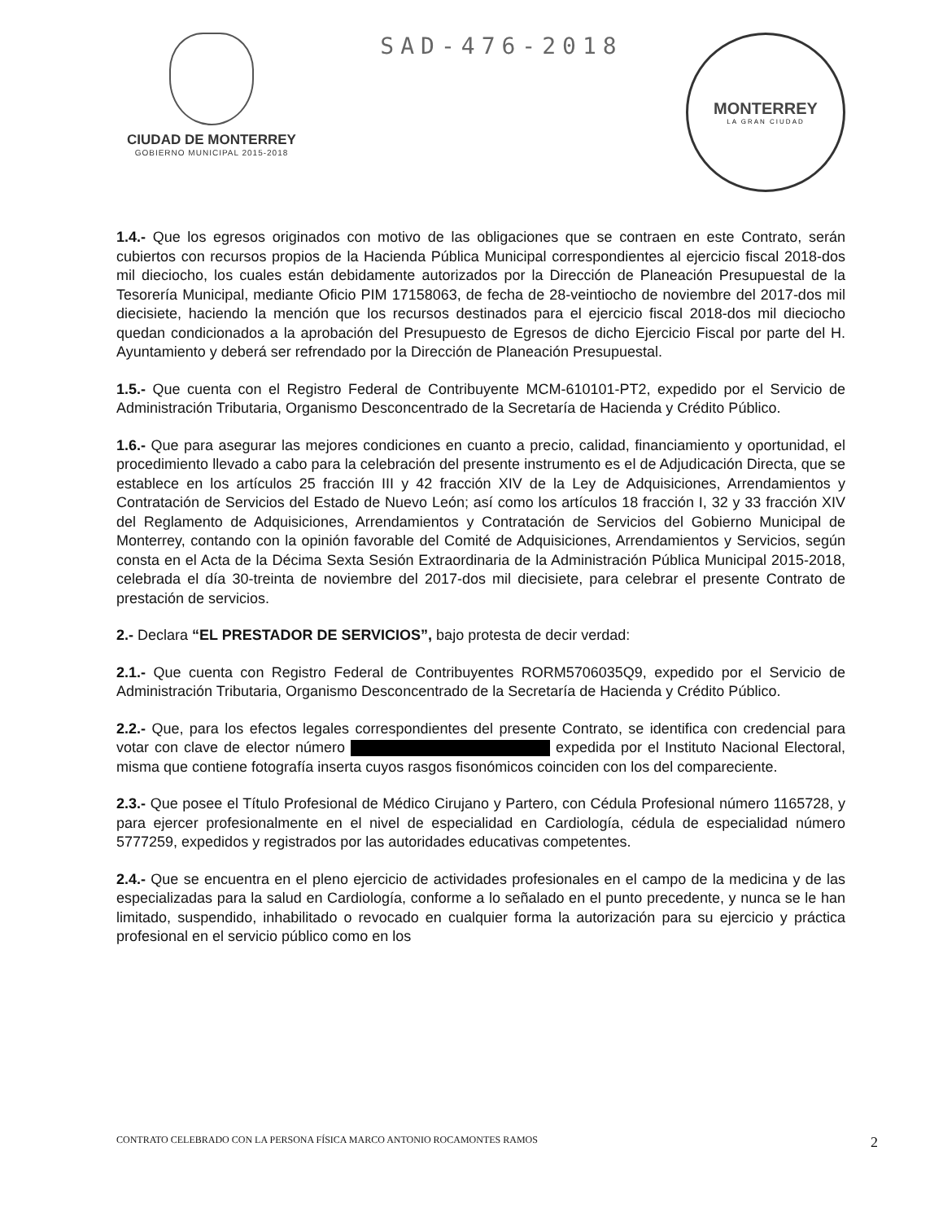CIUDAD DE MONTERREY
GOBIERNO MUNICIPAL 2015-2018
SAD-476-2018
MONTERREY
LA GRAN CIUDAD
1.4.- Que los egresos originados con motivo de las obligaciones que se contraen en este Contrato, serán cubiertos con recursos propios de la Hacienda Pública Municipal correspondientes al ejercicio fiscal 2018-dos mil dieciocho, los cuales están debidamente autorizados por la Dirección de Planeación Presupuestal de la Tesorería Municipal, mediante Oficio PIM 17158063, de fecha de 28-veintiocho de noviembre del 2017-dos mil diecisiete, haciendo la mención que los recursos destinados para el ejercicio fiscal 2018-dos mil dieciocho quedan condicionados a la aprobación del Presupuesto de Egresos de dicho Ejercicio Fiscal por parte del H. Ayuntamiento y deberá ser refrendado por la Dirección de Planeación Presupuestal.
1.5.- Que cuenta con el Registro Federal de Contribuyente MCM-610101-PT2, expedido por el Servicio de Administración Tributaria, Organismo Desconcentrado de la Secretaría de Hacienda y Crédito Público.
1.6.- Que para asegurar las mejores condiciones en cuanto a precio, calidad, financiamiento y oportunidad, el procedimiento llevado a cabo para la celebración del presente instrumento es el de Adjudicación Directa, que se establece en los artículos 25 fracción III y 42 fracción XIV de la Ley de Adquisiciones, Arrendamientos y Contratación de Servicios del Estado de Nuevo León; así como los artículos 18 fracción I, 32 y 33 fracción XIV del Reglamento de Adquisiciones, Arrendamientos y Contratación de Servicios del Gobierno Municipal de Monterrey, contando con la opinión favorable del Comité de Adquisiciones, Arrendamientos y Servicios, según consta en el Acta de la Décima Sexta Sesión Extraordinaria de la Administración Pública Municipal 2015-2018, celebrada el día 30-treinta de noviembre del 2017-dos mil diecisiete, para celebrar el presente Contrato de prestación de servicios.
2.- Declara “EL PRESTADOR DE SERVICIOS”, bajo protesta de decir verdad:
2.1.- Que cuenta con Registro Federal de Contribuyentes RORM5706035Q9, expedido por el Servicio de Administración Tributaria, Organismo Desconcentrado de la Secretaría de Hacienda y Crédito Público.
2.2.- Que, para los efectos legales correspondientes del presente Contrato, se identifica con credencial para votar con clave de elector número expedida por el Instituto Nacional Electoral, misma que contiene fotografía inserta cuyos rasgos fisonómicos coinciden con los del compareciente.
2.3.- Que posee el Título Profesional de Médico Cirujano y Partero, con Cédula Profesional número 1165728, y para ejercer profesionalmente en el nivel de especialidad en Cardiología, cédula de especialidad número 5777259, expedidos y registrados por las autoridades educativas competentes.
2.4.- Que se encuentra en el pleno ejercicio de actividades profesionales en el campo de la medicina y de las especializadas para la salud en Cardiología, conforme a lo señalado en el punto precedente, y nunca se le han limitado, suspendido, inhabilitado o revocado en cualquier forma la autorización para su ejercicio y práctica profesional en el servicio público como en los
CONTRATO CELEBRADO CON LA PERSONA FÍSICA MARCO ANTONIO ROCAMONTES RAMOS 2